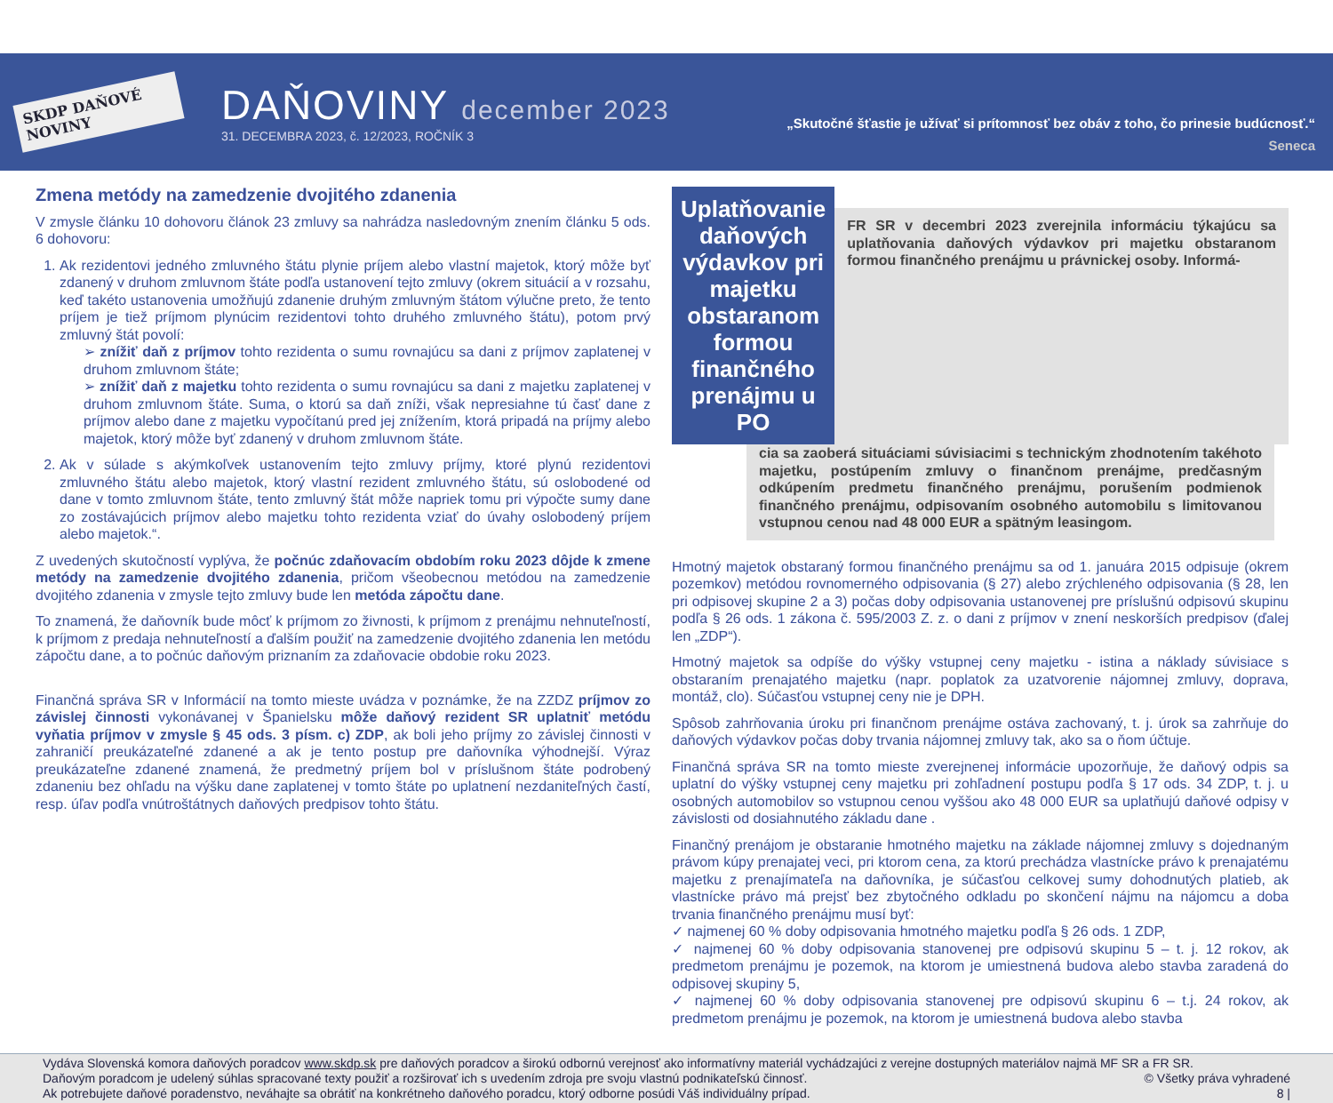SKDP DAŇOVÉ NOVINY
DAŇOVINY december 2023
31. DECEMBRA 2023, č. 12/2023, ROČNÍK 3
„Skutočné šťastie je užívať si prítomnosť bez obáv z toho, čo prinesie budúcnosť.“
Seneca
Zmena metódy na zamedzenie dvojitého zdanenia
V zmysle článku 10 dohovoru článok 23 zmluvy sa nahrádza nasledovným znením článku 5 ods. 6 dohovoru:
1. Ak rezidentovi jedného zmluvného štátu plynie príjem alebo vlastní majetok, ktorý môže byť zdanený v druhom zmluvnom štáte podľa ustanovení tejto zmluvy (okrem situácií a v rozsahu, keď takéto ustanovenia umožňujú zdanenie druhým zmluvným štátom výlučne preto, že tento príjem je tiež príjmom plynúcim rezidentovi tohto druhého zmluvného štátu), potom prvý zmluvný štát povolí:
➢ znížiť daň z príjmov tohto rezidenta o sumu rovnajúcu sa dani z príjmov zaplatenej v druhom zmluvnom štáte;
➢ znížiť daň z majetku tohto rezidenta o sumu rovnajúcu sa dani z majetku zaplatenej v druhom zmluvnom štáte. Suma, o ktorú sa daň zníži, však nepresiahne tú časť dane z príjmov alebo dane z majetku vypočítanú pred jej znížením, ktorá pripadá na príjmy alebo majetok, ktorý môže byť zdanený v druhom zmluvnom štáte.
2. Ak v súlade s akýmkoľvek ustanovením tejto zmluvy príjmy, ktoré plynú rezidentovi zmluvného štátu alebo majetok, ktorý vlastní rezident zmluvného štátu, sú oslobodené od dane v tomto zmluvnom štáte, tento zmluvný štát môže napriek tomu pri výpočte sumy dane zo zostávajúcich príjmov alebo majetku tohto rezidenta vziať do úvahy oslobodený príjem alebo majetok.“.
Z uvedených skutočností vyplýva, že počnúc zdaňovacím obdobím roku 2023 dôjde k zmene metódy na zamedzenie dvojitého zdanenia, pričom všeobecnou metódou na zamedzenie dvojitého zdanenia v zmysle tejto zmluvy bude len metóda zápočtu dane.
To znamená, že daňovník bude môcť k príjmom zo živnosti, k príjmom z prenájmu nehnuteľností, k príjmom z predaja nehnuteľností a ďalším použiť na zamedzenie dvojitého zdanenia len metódu zápočtu dane, a to počnúc daňovým priznaním za zdaňovacie obdobie roku 2023.
Finančná správa SR v Informácií na tomto mieste uvádza v poznámke, že na ZZDZ príjmov zo závislej činnosti vykonávanej v Španielsku môže daňový rezident SR uplatniť metódu vyňatia príjmov v zmysle § 45 ods. 3 písm. c) ZDP, ak boli jeho príjmy zo závislej činnosti v zahraničí preukázateľné zdanené a ak je tento postup pre daňovníka výhodnejší. Výraz preukázateľne zdanené znamená, že predmetný príjem bol v príslušnom štáte podrobený zdaneniu bez ohľadu na výšku dane zaplatenej v tomto štáte po uplatnení nezdaniteľných častí, resp. úľav podľa vnútroštátnych daňových predpisov tohto štátu.
Uplatňovanie daňových výdavkov pri majetku obstaranom formou finančného prenájmu u PO
FR SR v decembri 2023 zverejnila informáciu týkajúcu sa uplatňovania daňových výdavkov pri majetku obstaranom formou finančného prenájmu u právnickej osoby. Informá-
cia sa zaoberá situáciami súvisiacimi s technickým zhodnotením takéhoto majetku, postúpením zmluvy o finančnom prenájme, predčasným odkúpením predmetu finančného prenájmu, porušením podmienok finančného prenájmu, odpisovaním osobného automobilu s limitovanou vstupnou cenou nad 48 000 EUR a spätným leasingom.
Hmotný majetok obstaraný formou finančného prenájmu sa od 1. januára 2015 odpisuje (okrem pozemkov) metódou rovnomerného odpisovania (§ 27) alebo zrýchleného odpisovania (§ 28, len pri odpisovej skupine 2 a 3) počas doby odpisovania ustanovenej pre príslušnú odpisovú skupinu podľa § 26 ods. 1 zákona č. 595/2003 Z. z. o dani z príjmov v znení neskorších predpisov (ďalej len „ZDP“).
Hmotný majetok sa odpíše do výšky vstupnej ceny majetku - istina a náklady súvisiace s obstaraním prenajatého majetku (napr. poplatok za uzatvorenie nájomnej zmluvy, doprava, montáž, clo). Súčasťou vstupnej ceny nie je DPH.
Spôsob zahrňovania úroku pri finančnom prenájme ostáva zachovaný, t. j. úrok sa zahrňuje do daňových výdavkov počas doby trvania nájomnej zmluvy tak, ako sa o ňom účtuje.
Finančná správa SR na tomto mieste zverejnenej informácie upozorňuje, že daňový odpis sa uplatní do výšky vstupnej ceny majetku pri zohľadnení postupu podľa § 17 ods. 34 ZDP, t. j. u osobných automobilov so vstupnou cenou vyššou ako 48 000 EUR sa uplatňujú daňové odpisy v závislosti od dosiahnutého základu dane .
Finančný prenájom je obstaranie hmotného majetku na základe nájomnej zmluvy s dojednaným právom kúpy prenajatej veci, pri ktorom cena, za ktorú prechádza vlastnícke právo k prenajatému majetku z prenajímateľa na daňovníka, je súčasťou celkovej sumy dohodnutých platieb, ak vlastnícke právo má prejsť bez zbytočného odkladu po skončení nájmu na nájomcu a doba trvania finančného prenájmu musí byť:
✓ najmenej 60 % doby odpisovania hmotného majetku podľa § 26 ods. 1 ZDP,
✓ najmenej 60 % doby odpisovania stanovenej pre odpisovú skupinu 5 – t. j. 12 rokov, ak predmetom prenájmu je pozemok, na ktorom je umiestnená budova alebo stavba zaradená do odpisovej skupiny 5,
✓ najmenej 60 % doby odpisovania stanovenej pre odpisovú skupinu 6 – t.j. 24 rokov, ak predmetom prenájmu je pozemok, na ktorom je umiestnená budova alebo stavba
Vydáva Slovenská komora daňových poradcov www.skdp.sk pre daňových poradcov a širokú odbornú verejnosť ako informatívny materiál vychádzajúci z verejne dostupných materiálov najmä MF SR a FR SR.
Daňovým poradcom je udelený súhlas spracované texty použiť a rozširovať ich s uvedením zdroja pre svoju vlastnú podnikateľskú činnosť. © Všetky práva vyhradené
Ak potrebujete daňové poradenstvo, neváhajte sa obrátiť na konkrétneho daňového poradcu, ktorý odborne posúdi Váš individuálny prípad. 8 |